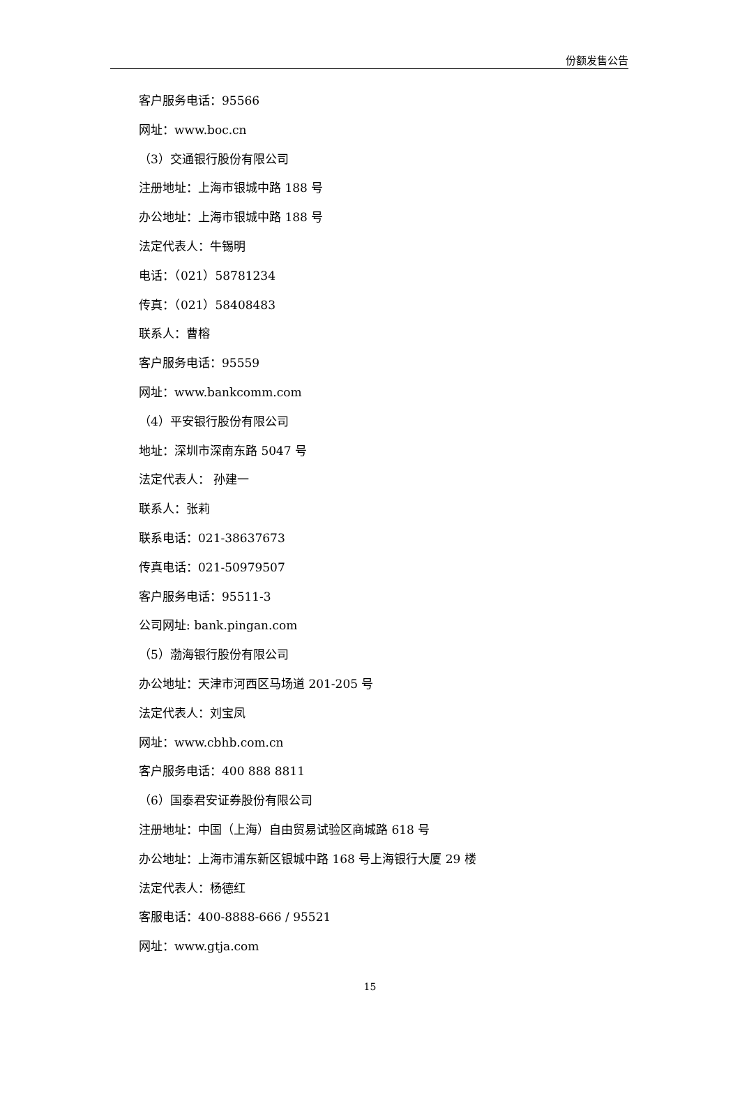份额发售公告
客户服务电话：95566
网址：www.boc.cn
（3）交通银行股份有限公司
注册地址：上海市银城中路 188 号
办公地址：上海市银城中路 188 号
法定代表人：牛锡明
电话：（021）58781234
传真：（021）58408483
联系人：曹榕
客户服务电话：95559
网址：www.bankcomm.com
（4）平安银行股份有限公司
地址：深圳市深南东路 5047 号
法定代表人： 孙建一
联系人：张莉
联系电话：021-38637673
传真电话：021-50979507
客户服务电话：95511-3
公司网址: bank.pingan.com
（5）渤海银行股份有限公司
办公地址：天津市河西区马场道 201-205 号
法定代表人：刘宝凤
网址：www.cbhb.com.cn
客户服务电话：400 888 8811
（6）国泰君安证券股份有限公司
注册地址：中国（上海）自由贸易试验区商城路 618 号
办公地址：上海市浦东新区银城中路 168 号上海银行大厦 29 楼
法定代表人：杨德红
客服电话：400-8888-666 / 95521
网址：www.gtja.com
15